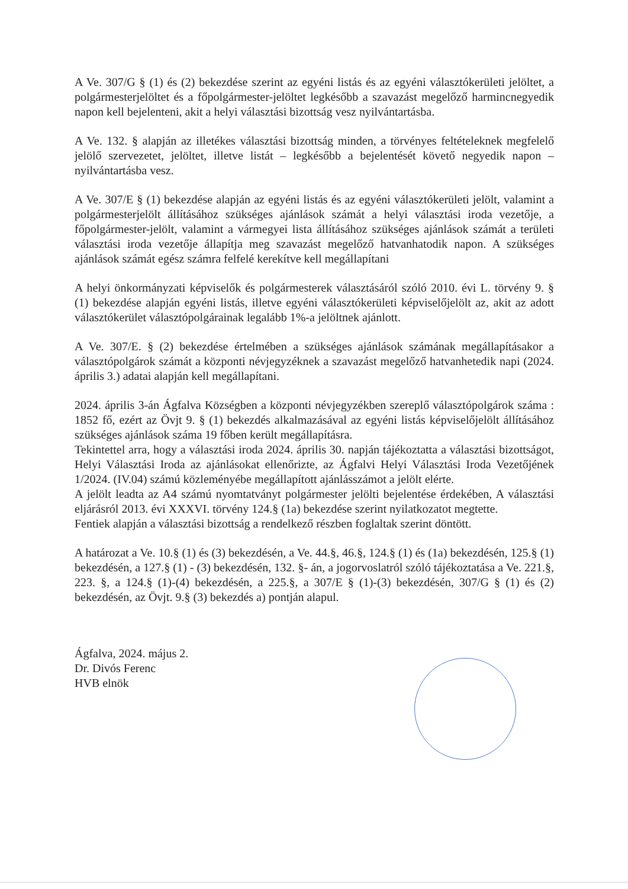A Ve. 307/G § (1) és (2) bekezdése szerint az egyéni listás és az egyéni választókerületi jelöltet, a polgármesterjelöltet és a főpolgármester-jelöltet legkésőbb a szavazást megelőző harmincnegyedik napon kell bejelenteni, akit a helyi választási bizottság vesz nyilvántartásba.
A Ve. 132. § alapján az illetékes választási bizottság minden, a törvényes feltételeknek megfelelő jelölő szervezetet, jelöltet, illetve listát – legkésőbb a bejelentését követő negyedik napon – nyilvántartásba vesz.
A Ve. 307/E § (1) bekezdése alapján az egyéni listás és az egyéni választókerületi jelölt, valamint a polgármesterjelölt állításához szükséges ajánlások számát a helyi választási iroda vezetője, a főpolgármester-jelölt, valamint a vármegyei lista állításához szükséges ajánlások számát a területi választási iroda vezetője állapítja meg szavazást megelőző hatvanhatodik napon. A szükséges ajánlások számát egész számra felfelé kerekítve kell megállapítani
A helyi önkormányzati képviselők és polgármesterek választásáról szóló 2010. évi L. törvény 9. § (1) bekezdése alapján egyéni listás, illetve egyéni választókerületi képviselőjelölt az, akit az adott választókerület választópolgárainak legalább 1%-a jelöltnek ajánlott.
A Ve. 307/E. § (2) bekezdése értelmében a szükséges ajánlások számának megállapításakor a választópolgárok számát a központi névjegyzéknek a szavazást megelőző hatvanhetedik napi (2024. április 3.) adatai alapján kell megállapítani.
2024. április 3-án Ágfalva Községben a központi névjegyzékben szereplő választópolgárok száma : 1852 fő, ezért az Övjt 9. § (1) bekezdés alkalmazásával az egyéni listás képviselőjelölt állításához szükséges ajánlások száma 19 főben került megállapításra.
Tekintettel arra, hogy a választási iroda 2024. április 30. napján tájékoztatta a választási bizottságot, Helyi Választási Iroda az ajánlásokat ellenőrizte, az Ágfalvi Helyi Választási Iroda Vezetőjének 1/2024. (IV.04) számú közleményébe megállapított ajánlásszámot a jelölt elérte.
A jelölt leadta az A4 számú nyomtatványt polgármester jelölti bejelentése érdekében, A választási eljárásról 2013. évi XXXVI. törvény 124.§ (1a) bekezdése szerint nyilatkozatot megtette.
Fentiek alapján a választási bizottság a rendelkező részben foglaltak szerint döntött.
A határozat a Ve. 10.§ (1) és (3) bekezdésén, a Ve. 44.§, 46.§, 124.§ (1) és (1a) bekezdésén, 125.§ (1) bekezdésén, a 127.§ (1) - (3) bekezdésén, 132. §- án, a jogorvoslatról szóló tájékoztatása a Ve. 221.§, 223. §, a 124.§ (1)-(4) bekezdésén, a 225.§, a 307/E § (1)-(3) bekezdésén, 307/G § (1) és (2) bekezdésén, az Övjt. 9.§ (3) bekezdés a) pontján alapul.
Ágfalva, 2024. május 2.
Dr. Divós Ferenc
HVB elnök